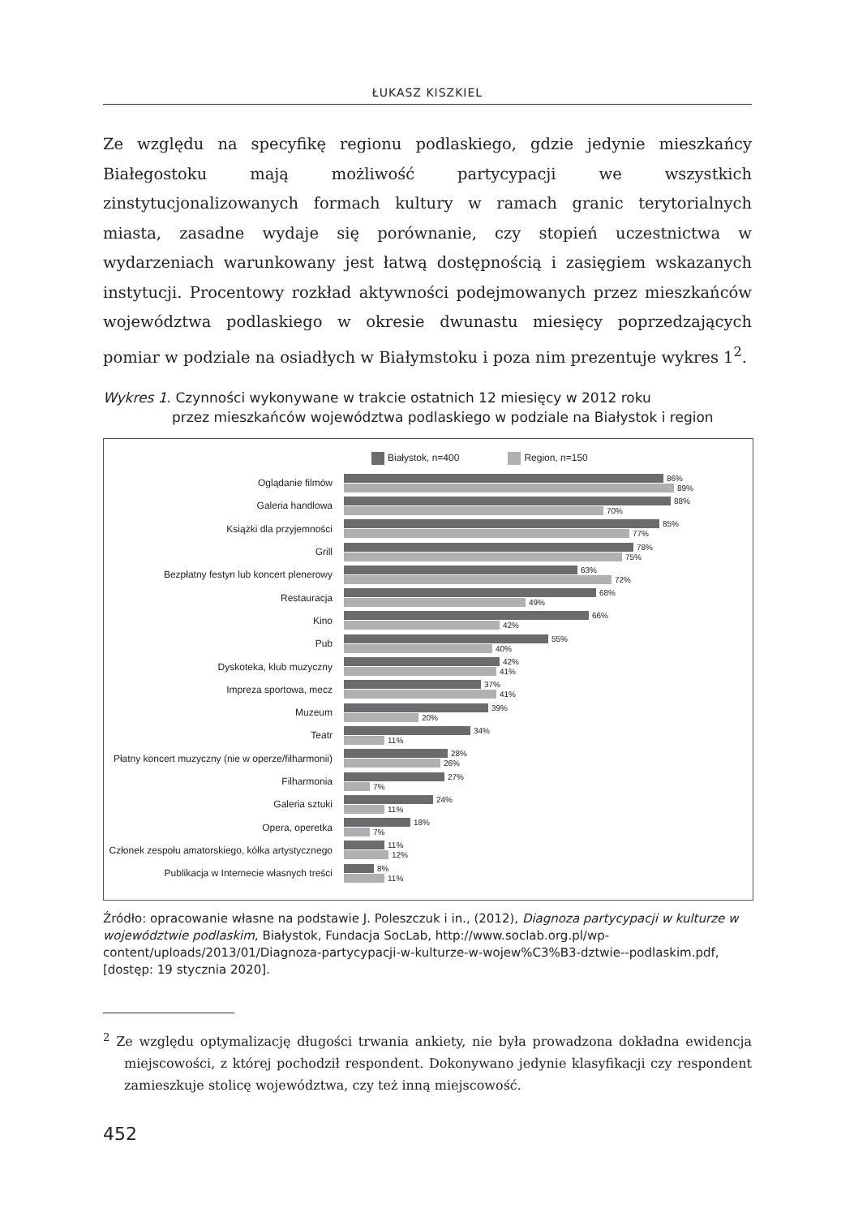ŁUKASZ KISZKIEL
Ze względu na specyfikę regionu podlaskiego, gdzie jedynie mieszkańcy Białegostoku mają możliwość partycypacji we wszystkich zinstytucjonalizowanych formach kultury w ramach granic terytorialnych miasta, zasadne wydaje się porównanie, czy stopień uczestnictwa w wydarzeniach warunkowany jest łatwą dostępnością i zasięgiem wskazanych instytucji. Procentowy rozkład aktywności podejmowanych przez mieszkańców województwa podlaskiego w okresie dwunastu miesięcy poprzedzających pomiar w podziale na osiadłych w Białymstoku i poza nim prezentuje wykres 1<sup>2</sup>.
Wykres 1. Czynności wykonywane w trakcie ostatnich 12 miesięcy w 2012 roku
przez mieszkańców województwa podlaskiego w podziale na Białystok i region
Białystok, n=400 Region, n=150
Oglądanie filmów
86%
89%
Galeria handlowa
88%
70%
Książki dla przyjemności
85%
77%
Grill
78%
75%
Bezpłatny festyn lub koncert plenerowy
63%
72%
Restauracja
68%
49%
Kino
66%
42%
Pub
55%
40%
Dyskoteka, klub muzyczny
42%
41%
Impreza sportowa, mecz
37%
41%
Muzeum
39%
20%
Teatr
34%
11%
Płatny koncert muzyczny (nie w operze/filharmonii)
28%
26%
Filharmonia
27%
7%
Galeria sztuki
24%
11%
Opera, operetka
18%
7%
Członek zespołu amatorskiego, kółka artystycznego
11%
12%
Publikacja w Internecie własnych treści
8%
11%
Źródło: opracowanie własne na podstawie J. Poleszczuk i in., (2012), Diagnoza partycypacji w kulturze w województwie podlaskim, Białystok, Fundacja SocLab, http://www.soclab.org.pl/wp-content/uploads/2013/01/Diagnoza-partycypacji-w-kulturze-w-wojew%C3%B3-dztwie--podlaskim.pdf, [dostęp: 19 stycznia 2020].
<sup>2</sup> Ze względu optymalizację długości trwania ankiety, nie była prowadzona dokładna ewidencja miejscowości, z której pochodził respondent. Dokonywano jedynie klasyfikacji czy respondent zamieszkuje stolicę województwa, czy też inną miejscowość.
452